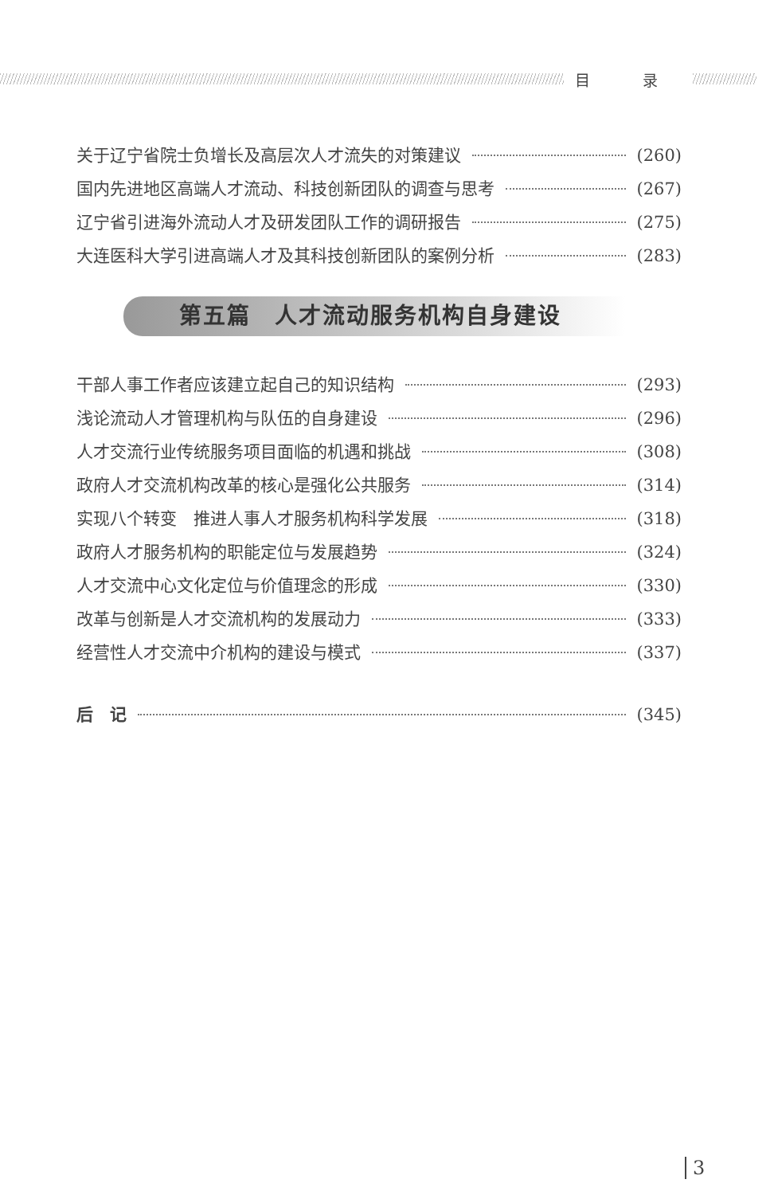目 录
关于辽宁省院士负增长及高层次人才流失的对策建议 (260)
国内先进地区高端人才流动、科技创新团队的调查与思考 (267)
辽宁省引进海外流动人才及研发团队工作的调研报告 (275)
大连医科大学引进高端人才及其科技创新团队的案例分析 (283)
第五篇　人才流动服务机构自身建设
干部人事工作者应该建立起自己的知识结构 (293)
浅论流动人才管理机构与队伍的自身建设 (296)
人才交流行业传统服务项目面临的机遇和挑战 (308)
政府人才交流机构改革的核心是强化公共服务 (314)
实现八个转变　推进人事人才服务机构科学发展 (318)
政府人才服务机构的职能定位与发展趋势 (324)
人才交流中心文化定位与价值理念的形成 (330)
改革与创新是人才交流机构的发展动力 (333)
经营性人才交流中介机构的建设与模式 (337)
后　记 (345)
3